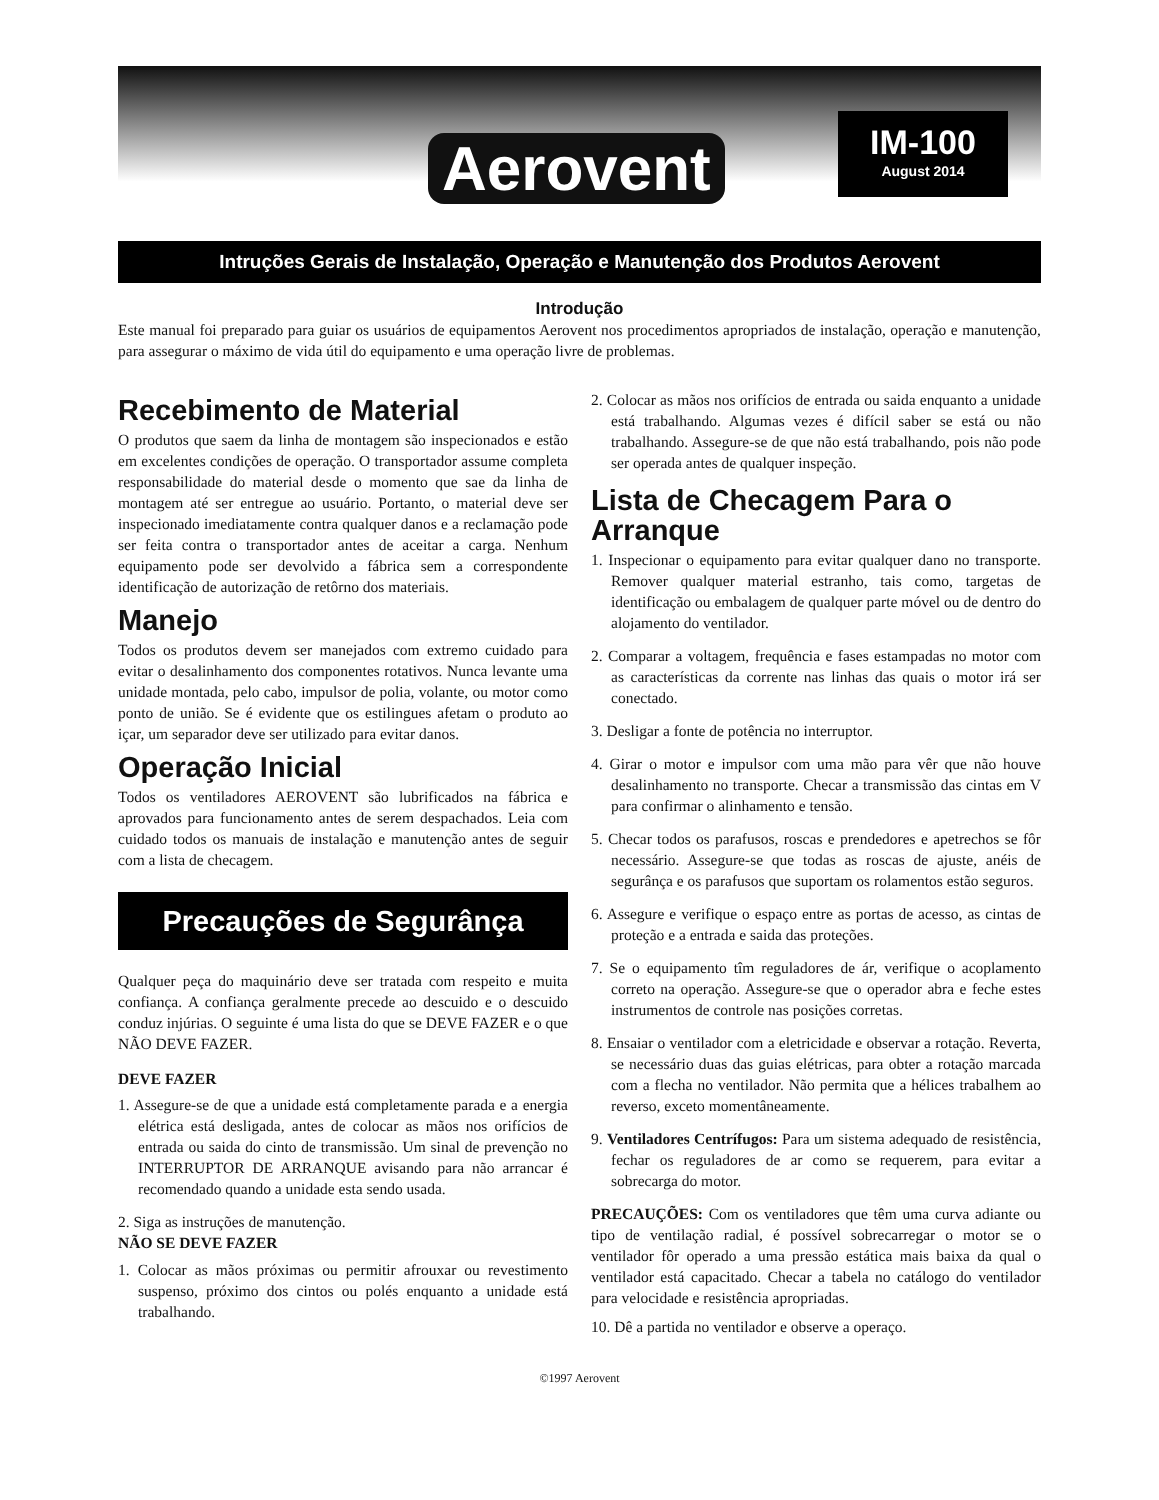Aerovent
IM-100
August 2014
Intruções Gerais de Instalação, Operação e Manutenção dos Produtos Aerovent
Introdução
Este manual foi preparado para guiar os usuários de equipamentos Aerovent nos procedimentos apropriados de instalação, operação e manutenção, para assegurar o máximo de vida útil do equipamento e uma operação livre de problemas.
Recebimento de Material
O produtos que saem da linha de montagem são inspecionados e estão em excelentes condições de operação. O transportador assume completa responsabilidade do material desde o momento que sae da linha de montagem até ser entregue ao usuário. Portanto, o material deve ser inspecionado imediatamente contra qualquer danos e a reclamação pode ser feita contra o transportador antes de aceitar a carga. Nenhum equipamento pode ser devolvido a fábrica sem a correspondente identificação de autorização de retôrno dos materiais.
Manejo
Todos os produtos devem ser manejados com extremo cuidado para evitar o desalinhamento dos componentes rotativos. Nunca levante uma unidade montada, pelo cabo, impulsor de polia, volante, ou motor como ponto de união. Se é evidente que os estilingues afetam o produto ao içar, um separador deve ser utilizado para evitar danos.
Operação Inicial
Todos os ventiladores AEROVENT são lubrificados na fábrica e aprovados para funcionamento antes de serem despachados. Leia com cuidado todos os manuais de instalação e manutenção antes de seguir com a lista de checagem.
Precauções de Segurânça
Qualquer peça do maquinário deve ser tratada com respeito e muita confiança. A confiança geralmente precede ao descuido e o descuido conduz injúrias. O seguinte é uma lista do que se DEVE FAZER e o que NÃO DEVE FAZER.
DEVE FAZER
1. Assegure-se de que a unidade está completamente parada e a energia elétrica está desligada, antes de colocar as mãos nos orifícios de entrada ou saida do cinto de transmissão. Um sinal de prevenção no INTERRUPTOR DE ARRANQUE avisando para não arrancar é recomendado quando a unidade esta sendo usada.
2. Siga as instruções de manutenção.
NÃO SE DEVE FAZER
1. Colocar as mãos próximas ou permitir afrouxar ou revestimento suspenso, próximo dos cintos ou polés enquanto a unidade está trabalhando.
2. Colocar as mãos nos orifícios de entrada ou saida enquanto a unidade está trabalhando. Algumas vezes é difícil saber se está ou não trabalhando. Assegure-se de que não está trabalhando, pois não pode ser operada antes de qualquer inspeção.
Lista de Checagem Para o Arranque
1. Inspecionar o equipamento para evitar qualquer dano no transporte. Remover qualquer material estranho, tais como, targetas de identificação ou embalagem de qualquer parte móvel ou de dentro do alojamento do ventilador.
2. Comparar a voltagem, frequência e fases estampadas no motor com as características da corrente nas linhas das quais o motor irá ser conectado.
3. Desligar a fonte de potência no interruptor.
4. Girar o motor e impulsor com uma mão para vêr que não houve desalinhamento no transporte. Checar a transmissão das cintas em V para confirmar o alinhamento e tensão.
5. Checar todos os parafusos, roscas e prendedores e apetrechos se fôr necessário. Assegure-se que todas as roscas de ajuste, anéis de segurânça e os parafusos que suportam os rolamentos estão seguros.
6. Assegure e verifique o espaço entre as portas de acesso, as cintas de proteção e a entrada e saida das proteções.
7. Se o equipamento tîm reguladores de ár, verifique o acoplamento correto na operação. Assegure-se que o operador abra e feche estes instrumentos de controle nas posições corretas.
8. Ensaiar o ventilador com a eletricidade e observar a rotação. Reverta, se necessário duas das guias elétricas, para obter a rotação marcada com a flecha no ventilador. Não permita que a hélices trabalhem ao reverso, exceto momentâneamente.
9. Ventiladores Centrífugos: Para um sistema adequado de resistência, fechar os reguladores de ar como se requerem, para evitar a sobrecarga do motor.
PRECAUÇÕES: Com os ventiladores que têm uma curva adiante ou tipo de ventilação radial, é possível sobrecarregar o motor se o ventilador fôr operado a uma pressão estática mais baixa da qual o ventilador está capacitado. Checar a tabela no catálogo do ventilador para velocidade e resistência apropriadas.
10. Dê a partida no ventilador e observe a operaço.
©1997 Aerovent